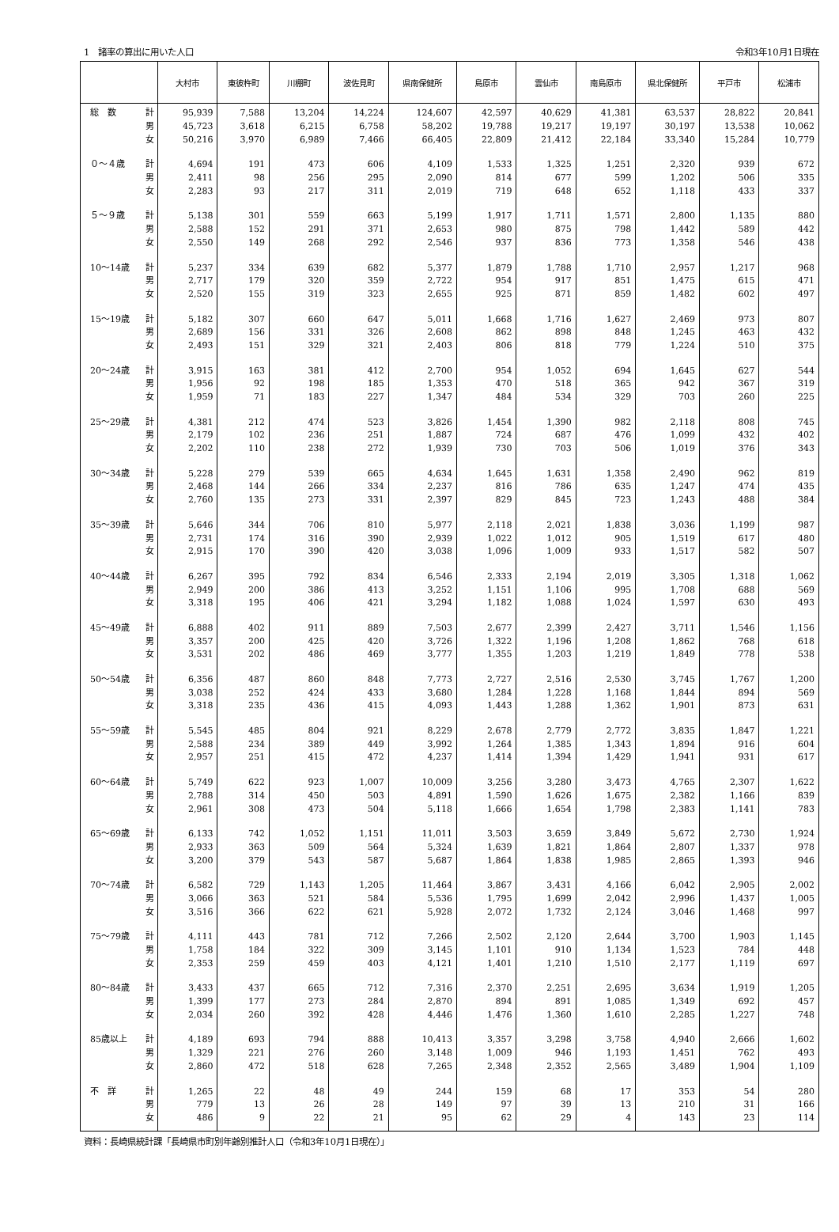1　諸率の算出に用いた人口 令和3年10月1日現在
| | | 大村市 | 東彼杵町 | 川棚町 | 波佐見町 | 県南保健所 | 島原市 | 雲仙市 | 南島原市 | 県北保健所 | 平戸市 | 松浦市 |
| --- | --- | --- | --- | --- | --- | --- | --- | --- | --- | --- | --- | --- |
| 総 数 | 計 | 95,939 | 7,588 | 13,204 | 14,224 | 124,607 | 42,597 | 40,629 | 41,381 | 63,537 | 28,822 | 20,841 |
| | 男 | 45,723 | 3,618 | 6,215 | 6,758 | 58,202 | 19,788 | 19,217 | 19,197 | 30,197 | 13,538 | 10,062 |
| | 女 | 50,216 | 3,970 | 6,989 | 7,466 | 66,405 | 22,809 | 21,412 | 22,184 | 33,340 | 15,284 | 10,779 |
| ０～４歳 | 計 | 4,694 | 191 | 473 | 606 | 4,109 | 1,533 | 1,325 | 1,251 | 2,320 | 939 | 672 |
| | 男 | 2,411 | 98 | 256 | 295 | 2,090 | 814 | 677 | 599 | 1,202 | 506 | 335 |
| | 女 | 2,283 | 93 | 217 | 311 | 2,019 | 719 | 648 | 652 | 1,118 | 433 | 337 |
| ５～９歳 | 計 | 5,138 | 301 | 559 | 663 | 5,199 | 1,917 | 1,711 | 1,571 | 2,800 | 1,135 | 880 |
| | 男 | 2,588 | 152 | 291 | 371 | 2,653 | 980 | 875 | 798 | 1,442 | 589 | 442 |
| | 女 | 2,550 | 149 | 268 | 292 | 2,546 | 937 | 836 | 773 | 1,358 | 546 | 438 |
| 10～14歳 | 計 | 5,237 | 334 | 639 | 682 | 5,377 | 1,879 | 1,788 | 1,710 | 2,957 | 1,217 | 968 |
| | 男 | 2,717 | 179 | 320 | 359 | 2,722 | 954 | 917 | 851 | 1,475 | 615 | 471 |
| | 女 | 2,520 | 155 | 319 | 323 | 2,655 | 925 | 871 | 859 | 1,482 | 602 | 497 |
| 15～19歳 | 計 | 5,182 | 307 | 660 | 647 | 5,011 | 1,668 | 1,716 | 1,627 | 2,469 | 973 | 807 |
| | 男 | 2,689 | 156 | 331 | 326 | 2,608 | 862 | 898 | 848 | 1,245 | 463 | 432 |
| | 女 | 2,493 | 151 | 329 | 321 | 2,403 | 806 | 818 | 779 | 1,224 | 510 | 375 |
| 20～24歳 | 計 | 3,915 | 163 | 381 | 412 | 2,700 | 954 | 1,052 | 694 | 1,645 | 627 | 544 |
| | 男 | 1,956 | 92 | 198 | 185 | 1,353 | 470 | 518 | 365 | 942 | 367 | 319 |
| | 女 | 1,959 | 71 | 183 | 227 | 1,347 | 484 | 534 | 329 | 703 | 260 | 225 |
| 25～29歳 | 計 | 4,381 | 212 | 474 | 523 | 3,826 | 1,454 | 1,390 | 982 | 2,118 | 808 | 745 |
| | 男 | 2,179 | 102 | 236 | 251 | 1,887 | 724 | 687 | 476 | 1,099 | 432 | 402 |
| | 女 | 2,202 | 110 | 238 | 272 | 1,939 | 730 | 703 | 506 | 1,019 | 376 | 343 |
| 30～34歳 | 計 | 5,228 | 279 | 539 | 665 | 4,634 | 1,645 | 1,631 | 1,358 | 2,490 | 962 | 819 |
| | 男 | 2,468 | 144 | 266 | 334 | 2,237 | 816 | 786 | 635 | 1,247 | 474 | 435 |
| | 女 | 2,760 | 135 | 273 | 331 | 2,397 | 829 | 845 | 723 | 1,243 | 488 | 384 |
| 35～39歳 | 計 | 5,646 | 344 | 706 | 810 | 5,977 | 2,118 | 2,021 | 1,838 | 3,036 | 1,199 | 987 |
| | 男 | 2,731 | 174 | 316 | 390 | 2,939 | 1,022 | 1,012 | 905 | 1,519 | 617 | 480 |
| | 女 | 2,915 | 170 | 390 | 420 | 3,038 | 1,096 | 1,009 | 933 | 1,517 | 582 | 507 |
| 40～44歳 | 計 | 6,267 | 395 | 792 | 834 | 6,546 | 2,333 | 2,194 | 2,019 | 3,305 | 1,318 | 1,062 |
| | 男 | 2,949 | 200 | 386 | 413 | 3,252 | 1,151 | 1,106 | 995 | 1,708 | 688 | 569 |
| | 女 | 3,318 | 195 | 406 | 421 | 3,294 | 1,182 | 1,088 | 1,024 | 1,597 | 630 | 493 |
| 45～49歳 | 計 | 6,888 | 402 | 911 | 889 | 7,503 | 2,677 | 2,399 | 2,427 | 3,711 | 1,546 | 1,156 |
| | 男 | 3,357 | 200 | 425 | 420 | 3,726 | 1,322 | 1,196 | 1,208 | 1,862 | 768 | 618 |
| | 女 | 3,531 | 202 | 486 | 469 | 3,777 | 1,355 | 1,203 | 1,219 | 1,849 | 778 | 538 |
| 50～54歳 | 計 | 6,356 | 487 | 860 | 848 | 7,773 | 2,727 | 2,516 | 2,530 | 3,745 | 1,767 | 1,200 |
| | 男 | 3,038 | 252 | 424 | 433 | 3,680 | 1,284 | 1,228 | 1,168 | 1,844 | 894 | 569 |
| | 女 | 3,318 | 235 | 436 | 415 | 4,093 | 1,443 | 1,288 | 1,362 | 1,901 | 873 | 631 |
| 55～59歳 | 計 | 5,545 | 485 | 804 | 921 | 8,229 | 2,678 | 2,779 | 2,772 | 3,835 | 1,847 | 1,221 |
| | 男 | 2,588 | 234 | 389 | 449 | 3,992 | 1,264 | 1,385 | 1,343 | 1,894 | 916 | 604 |
| | 女 | 2,957 | 251 | 415 | 472 | 4,237 | 1,414 | 1,394 | 1,429 | 1,941 | 931 | 617 |
| 60～64歳 | 計 | 5,749 | 622 | 923 | 1,007 | 10,009 | 3,256 | 3,280 | 3,473 | 4,765 | 2,307 | 1,622 |
| | 男 | 2,788 | 314 | 450 | 503 | 4,891 | 1,590 | 1,626 | 1,675 | 2,382 | 1,166 | 839 |
| | 女 | 2,961 | 308 | 473 | 504 | 5,118 | 1,666 | 1,654 | 1,798 | 2,383 | 1,141 | 783 |
| 65～69歳 | 計 | 6,133 | 742 | 1,052 | 1,151 | 11,011 | 3,503 | 3,659 | 3,849 | 5,672 | 2,730 | 1,924 |
| | 男 | 2,933 | 363 | 509 | 564 | 5,324 | 1,639 | 1,821 | 1,864 | 2,807 | 1,337 | 978 |
| | 女 | 3,200 | 379 | 543 | 587 | 5,687 | 1,864 | 1,838 | 1,985 | 2,865 | 1,393 | 946 |
| 70～74歳 | 計 | 6,582 | 729 | 1,143 | 1,205 | 11,464 | 3,867 | 3,431 | 4,166 | 6,042 | 2,905 | 2,002 |
| | 男 | 3,066 | 363 | 521 | 584 | 5,536 | 1,795 | 1,699 | 2,042 | 2,996 | 1,437 | 1,005 |
| | 女 | 3,516 | 366 | 622 | 621 | 5,928 | 2,072 | 1,732 | 2,124 | 3,046 | 1,468 | 997 |
| 75～79歳 | 計 | 4,111 | 443 | 781 | 712 | 7,266 | 2,502 | 2,120 | 2,644 | 3,700 | 1,903 | 1,145 |
| | 男 | 1,758 | 184 | 322 | 309 | 3,145 | 1,101 | 910 | 1,134 | 1,523 | 784 | 448 |
| | 女 | 2,353 | 259 | 459 | 403 | 4,121 | 1,401 | 1,210 | 1,510 | 2,177 | 1,119 | 697 |
| 80～84歳 | 計 | 3,433 | 437 | 665 | 712 | 7,316 | 2,370 | 2,251 | 2,695 | 3,634 | 1,919 | 1,205 |
| | 男 | 1,399 | 177 | 273 | 284 | 2,870 | 894 | 891 | 1,085 | 1,349 | 692 | 457 |
| | 女 | 2,034 | 260 | 392 | 428 | 4,446 | 1,476 | 1,360 | 1,610 | 2,285 | 1,227 | 748 |
| 85歳以上 | 計 | 4,189 | 693 | 794 | 888 | 10,413 | 3,357 | 3,298 | 3,758 | 4,940 | 2,666 | 1,602 |
| | 男 | 1,329 | 221 | 276 | 260 | 3,148 | 1,009 | 946 | 1,193 | 1,451 | 762 | 493 |
| | 女 | 2,860 | 472 | 518 | 628 | 7,265 | 2,348 | 2,352 | 2,565 | 3,489 | 1,904 | 1,109 |
| 不 詳 | 計 | 1,265 | 22 | 48 | 49 | 244 | 159 | 68 | 17 | 353 | 54 | 280 |
| | 男 | 779 | 13 | 26 | 28 | 149 | 97 | 39 | 13 | 210 | 31 | 166 |
| | 女 | 486 | 9 | 22 | 21 | 95 | 62 | 29 | 4 | 143 | 23 | 114 |
資料：長崎県統計課「長崎県市町別年齢別推計人口（令和3年10月1日現在）」